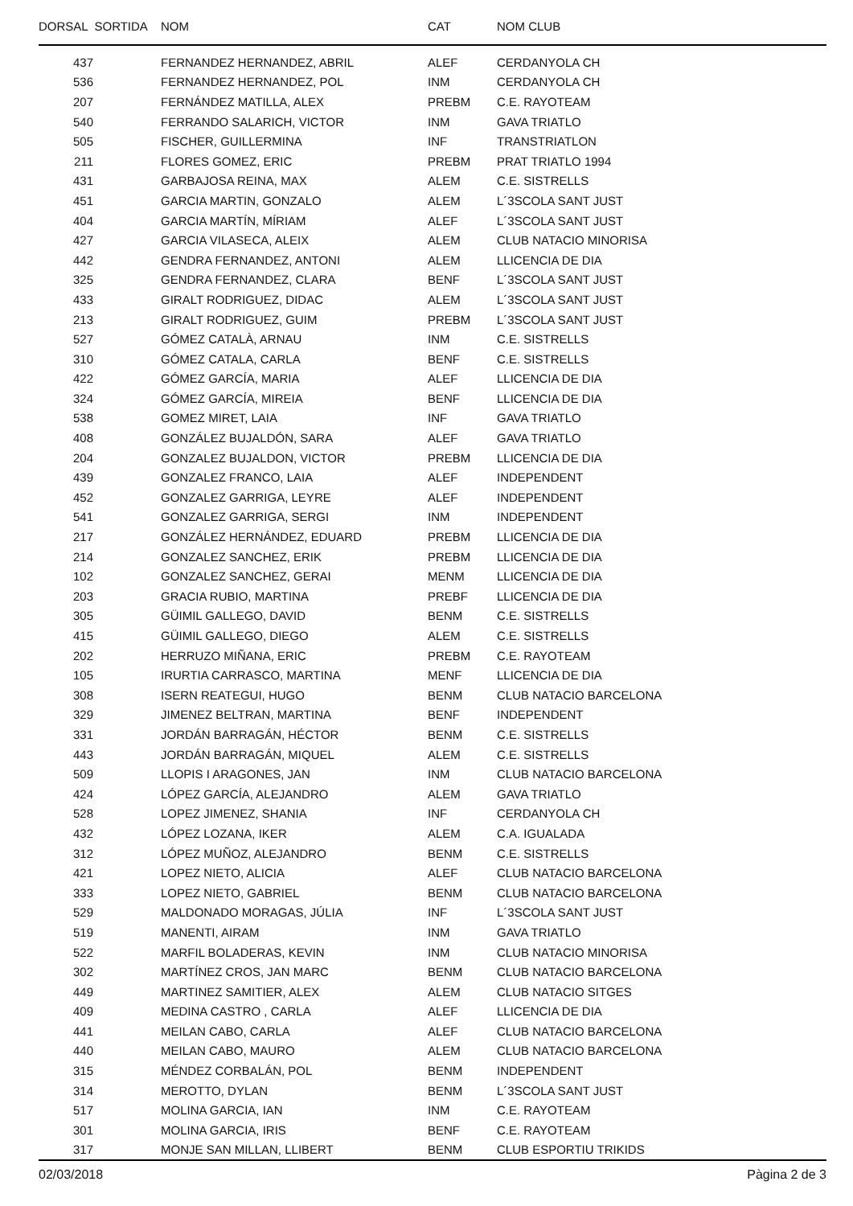| DORSAL SORTIDA | NOM | CAT | NOM CLUB |
| --- | --- | --- | --- |
| 437 | FERNANDEZ HERNANDEZ, ABRIL | ALEF | CERDANYOLA CH |
| 536 | FERNANDEZ HERNANDEZ, POL | INM | CERDANYOLA CH |
| 207 | FERNÁNDEZ MATILLA, ALEX | PREBM | C.E. RAYOTEAM |
| 540 | FERRANDO SALARICH, VICTOR | INM | GAVA TRIATLO |
| 505 | FISCHER, GUILLERMINA | INF | TRANSTRIATLON |
| 211 | FLORES GOMEZ, ERIC | PREBM | PRAT TRIATLO 1994 |
| 431 | GARBAJOSA REINA, MAX | ALEM | C.E. SISTRELLS |
| 451 | GARCIA MARTIN, GONZALO | ALEM | L´3SCOLA SANT JUST |
| 404 | GARCIA MARTÍN, MÍRIAM | ALEF | L´3SCOLA SANT JUST |
| 427 | GARCIA VILASECA, ALEIX | ALEM | CLUB NATACIO MINORISA |
| 442 | GENDRA FERNANDEZ, ANTONI | ALEM | LLICENCIA DE DIA |
| 325 | GENDRA FERNANDEZ, CLARA | BENF | L´3SCOLA SANT JUST |
| 433 | GIRALT RODRIGUEZ, DIDAC | ALEM | L´3SCOLA SANT JUST |
| 213 | GIRALT RODRIGUEZ, GUIM | PREBM | L´3SCOLA SANT JUST |
| 527 | GÓMEZ CATALÀ, ARNAU | INM | C.E. SISTRELLS |
| 310 | GÓMEZ CATALA, CARLA | BENF | C.E. SISTRELLS |
| 422 | GÓMEZ GARCÍA, MARIA | ALEF | LLICENCIA DE DIA |
| 324 | GÓMEZ GARCÍA, MIREIA | BENF | LLICENCIA DE DIA |
| 538 | GOMEZ MIRET, LAIA | INF | GAVA TRIATLO |
| 408 | GONZÁLEZ BUJALDÓN, SARA | ALEF | GAVA TRIATLO |
| 204 | GONZALEZ BUJALDON, VICTOR | PREBM | LLICENCIA DE DIA |
| 439 | GONZALEZ FRANCO, LAIA | ALEF | INDEPENDENT |
| 452 | GONZALEZ GARRIGA, LEYRE | ALEF | INDEPENDENT |
| 541 | GONZALEZ GARRIGA, SERGI | INM | INDEPENDENT |
| 217 | GONZÁLEZ HERNÁNDEZ, EDUARD | PREBM | LLICENCIA DE DIA |
| 214 | GONZALEZ SANCHEZ, ERIK | PREBM | LLICENCIA DE DIA |
| 102 | GONZALEZ SANCHEZ, GERAI | MENM | LLICENCIA DE DIA |
| 203 | GRACIA RUBIO, MARTINA | PREBF | LLICENCIA DE DIA |
| 305 | GÜIMIL GALLEGO, DAVID | BENM | C.E. SISTRELLS |
| 415 | GÜIMIL GALLEGO, DIEGO | ALEM | C.E. SISTRELLS |
| 202 | HERRUZO MIÑANA, ERIC | PREBM | C.E. RAYOTEAM |
| 105 | IRURTIA CARRASCO, MARTINA | MENF | LLICENCIA DE DIA |
| 308 | ISERN REATEGUI, HUGO | BENM | CLUB NATACIO BARCELONA |
| 329 | JIMENEZ BELTRAN, MARTINA | BENF | INDEPENDENT |
| 331 | JORDÁN BARRAGÁN, HÉCTOR | BENM | C.E. SISTRELLS |
| 443 | JORDÁN BARRAGÁN, MIQUEL | ALEM | C.E. SISTRELLS |
| 509 | LLOPIS I ARAGONES, JAN | INM | CLUB NATACIO BARCELONA |
| 424 | LÓPEZ GARCÍA, ALEJANDRO | ALEM | GAVA TRIATLO |
| 528 | LOPEZ JIMENEZ, SHANIA | INF | CERDANYOLA CH |
| 432 | LÓPEZ LOZANA, IKER | ALEM | C.A. IGUALADA |
| 312 | LÓPEZ MUÑOZ, ALEJANDRO | BENM | C.E. SISTRELLS |
| 421 | LOPEZ NIETO, ALICIA | ALEF | CLUB NATACIO BARCELONA |
| 333 | LOPEZ NIETO, GABRIEL | BENM | CLUB NATACIO BARCELONA |
| 529 | MALDONADO MORAGAS, JÚLIA | INF | L´3SCOLA SANT JUST |
| 519 | MANENTI, AIRAM | INM | GAVA TRIATLO |
| 522 | MARFIL BOLADERAS, KEVIN | INM | CLUB NATACIO MINORISA |
| 302 | MARTÍNEZ CROS, JAN MARC | BENM | CLUB NATACIO BARCELONA |
| 449 | MARTINEZ SAMITIER, ALEX | ALEM | CLUB NATACIO SITGES |
| 409 | MEDINA CASTRO , CARLA | ALEF | LLICENCIA DE DIA |
| 441 | MEILAN CABO, CARLA | ALEF | CLUB NATACIO BARCELONA |
| 440 | MEILAN CABO, MAURO | ALEM | CLUB NATACIO BARCELONA |
| 315 | MÉNDEZ CORBALÁN, POL | BENM | INDEPENDENT |
| 314 | MEROTTO, DYLAN | BENM | L´3SCOLA SANT JUST |
| 517 | MOLINA GARCIA, IAN | INM | C.E. RAYOTEAM |
| 301 | MOLINA GARCIA, IRIS | BENF | C.E. RAYOTEAM |
| 317 | MONJE SAN MILLAN, LLIBERT | BENM | CLUB ESPORTIU TRIKIDS |
02/03/2018 Pàgina 2 de 3